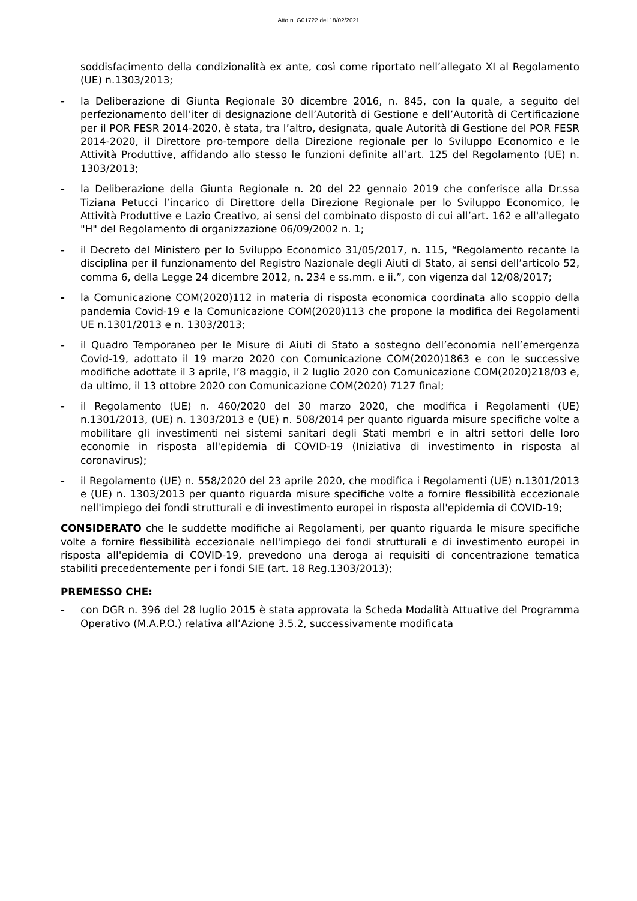Atto n. G01722 del 18/02/2021
soddisfacimento della condizionalità ex ante, così come riportato nell’allegato XI al Regolamento (UE) n.1303/2013;
- la Deliberazione di Giunta Regionale 30 dicembre 2016, n. 845, con la quale, a seguito del perfezionamento dell’iter di designazione dell’Autorità di Gestione e dell’Autorità di Certificazione per il POR FESR 2014-2020, è stata, tra l’altro, designata, quale Autorità di Gestione del POR FESR 2014-2020, il Direttore pro-tempore della Direzione regionale per lo Sviluppo Economico e le Attività Produttive, affidando allo stesso le funzioni definite all’art. 125 del Regolamento (UE) n. 1303/2013;
- la Deliberazione della Giunta Regionale n. 20 del 22 gennaio 2019 che conferisce alla Dr.ssa Tiziana Petucci l’incarico di Direttore della Direzione Regionale per lo Sviluppo Economico, le Attività Produttive e Lazio Creativo, ai sensi del combinato disposto di cui all’art. 162 e all'allegato "H" del Regolamento di organizzazione 06/09/2002 n. 1;
- il Decreto del Ministero per lo Sviluppo Economico 31/05/2017, n. 115, “Regolamento recante la disciplina per il funzionamento del Registro Nazionale degli Aiuti di Stato, ai sensi dell’articolo 52, comma 6, della Legge 24 dicembre 2012, n. 234 e ss.mm. e ii.”, con vigenza dal 12/08/2017;
- la Comunicazione COM(2020)112 in materia di risposta economica coordinata allo scoppio della pandemia Covid-19 e la Comunicazione COM(2020)113 che propone la modifica dei Regolamenti UE n.1301/2013 e n. 1303/2013;
- il Quadro Temporaneo per le Misure di Aiuti di Stato a sostegno dell’economia nell’emergenza Covid-19, adottato il 19 marzo 2020 con Comunicazione COM(2020)1863 e con le successive modifiche adottate il 3 aprile, l’8 maggio, il 2 luglio 2020 con Comunicazione COM(2020)218/03 e, da ultimo, il 13 ottobre 2020 con Comunicazione COM(2020) 7127 final;
- il Regolamento (UE) n. 460/2020 del 30 marzo 2020, che modifica i Regolamenti (UE) n.1301/2013, (UE) n. 1303/2013 e (UE) n. 508/2014 per quanto riguarda misure specifiche volte a mobilitare gli investimenti nei sistemi sanitari degli Stati membri e in altri settori delle loro economie in risposta all'epidemia di COVID-19 (Iniziativa di investimento in risposta al coronavirus);
- il Regolamento (UE) n. 558/2020 del 23 aprile 2020, che modifica i Regolamenti (UE) n.1301/2013 e (UE) n. 1303/2013 per quanto riguarda misure specifiche volte a fornire flessibilità eccezionale nell'impiego dei fondi strutturali e di investimento europei in risposta all'epidemia di COVID-19;
CONSIDERATO che le suddette modifiche ai Regolamenti, per quanto riguarda le misure specifiche volte a fornire flessibilità eccezionale nell'impiego dei fondi strutturali e di investimento europei in risposta all'epidemia di COVID-19, prevedono una deroga ai requisiti di concentrazione tematica stabiliti precedentemente per i fondi SIE (art. 18 Reg.1303/2013);
PREMESSO CHE:
- con DGR n. 396 del 28 luglio 2015 è stata approvata la Scheda Modalità Attuative del Programma Operativo (M.A.P.O.) relativa all’Azione 3.5.2, successivamente modificata